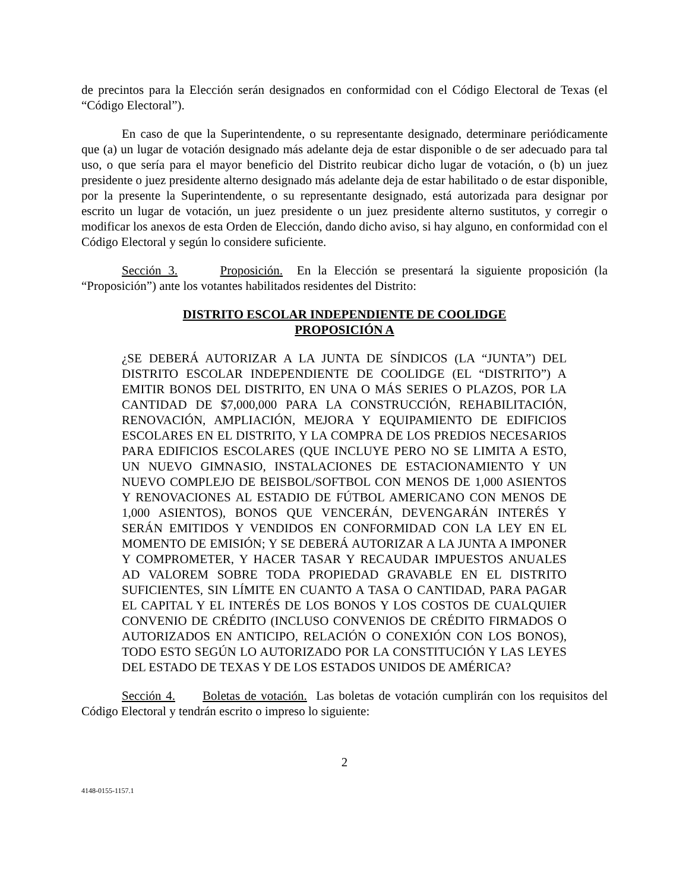de precintos para la Elección serán designados en conformidad con el Código Electoral de Texas (el “Código Electoral”).
En caso de que la Superintendente, o su representante designado, determinare periódicamente que (a) un lugar de votación designado más adelante deja de estar disponible o de ser adecuado para tal uso, o que sería para el mayor beneficio del Distrito reubicar dicho lugar de votación, o (b) un juez presidente o juez presidente alterno designado más adelante deja de estar habilitado o de estar disponible, por la presente la Superintendente, o su representante designado, está autorizada para designar por escrito un lugar de votación, un juez presidente o un juez presidente alterno sustitutos, y corregir o modificar los anexos de esta Orden de Elección, dando dicho aviso, si hay alguno, en conformidad con el Código Electoral y según lo considere suficiente.
Sección 3. Proposición. En la Elección se presentará la siguiente proposición (la “Proposición”) ante los votantes habilitados residentes del Distrito:
DISTRITO ESCOLAR INDEPENDIENTE DE COOLIDGE
PROPOSICIÓN A
¿SE DEBERÁ AUTORIZAR A LA JUNTA DE SÍNDICOS (LA “JUNTA”) DEL DISTRITO ESCOLAR INDEPENDIENTE DE COOLIDGE (EL “DISTRITO”) A EMITIR BONOS DEL DISTRITO, EN UNA O MÁS SERIES O PLAZOS, POR LA CANTIDAD DE $7,000,000 PARA LA CONSTRUCCIÓN, REHABILITACIÓN, RENOVACIÓN, AMPLIACIÓN, MEJORA Y EQUIPAMIENTO DE EDIFICIOS ESCOLARES EN EL DISTRITO, Y LA COMPRA DE LOS PREDIOS NECESARIOS PARA EDIFICIOS ESCOLARES (QUE INCLUYE PERO NO SE LIMITA A ESTO, UN NUEVO GIMNASIO, INSTALACIONES DE ESTACIONAMIENTO Y UN NUEVO COMPLEJO DE BEISBOL/SOFTBOL CON MENOS DE 1,000 ASIENTOS Y RENOVACIONES AL ESTADIO DE FÚTBOL AMERICANO CON MENOS DE 1,000 ASIENTOS), BONOS QUE VENCERÁN, DEVENGARÁN INTERÉS Y SERÁN EMITIDOS Y VENDIDOS EN CONFORMIDAD CON LA LEY EN EL MOMENTO DE EMISIÓN; Y SE DEBERÁ AUTORIZAR A LA JUNTA A IMPONER Y COMPROMETER, Y HACER TASAR Y RECAUDAR IMPUESTOS ANUALES AD VALOREM SOBRE TODA PROPIEDAD GRAVABLE EN EL DISTRITO SUFICIENTES, SIN LÍMITE EN CUANTO A TASA O CANTIDAD, PARA PAGAR EL CAPITAL Y EL INTERÉS DE LOS BONOS Y LOS COSTOS DE CUALQUIER CONVENIO DE CRÉDITO (INCLUSO CONVENIOS DE CRÉDITO FIRMADOS O AUTORIZADOS EN ANTICIPO, RELACIÓN O CONEXIÓN CON LOS BONOS), TODO ESTO SEGÚN LO AUTORIZADO POR LA CONSTITUCIÓN Y LAS LEYES DEL ESTADO DE TEXAS Y DE LOS ESTADOS UNIDOS DE AMÉRICA?
Sección 4. Boletas de votación. Las boletas de votación cumplirán con los requisitos del Código Electoral y tendrán escrito o impreso lo siguiente:
2
4148-0155-1157.1